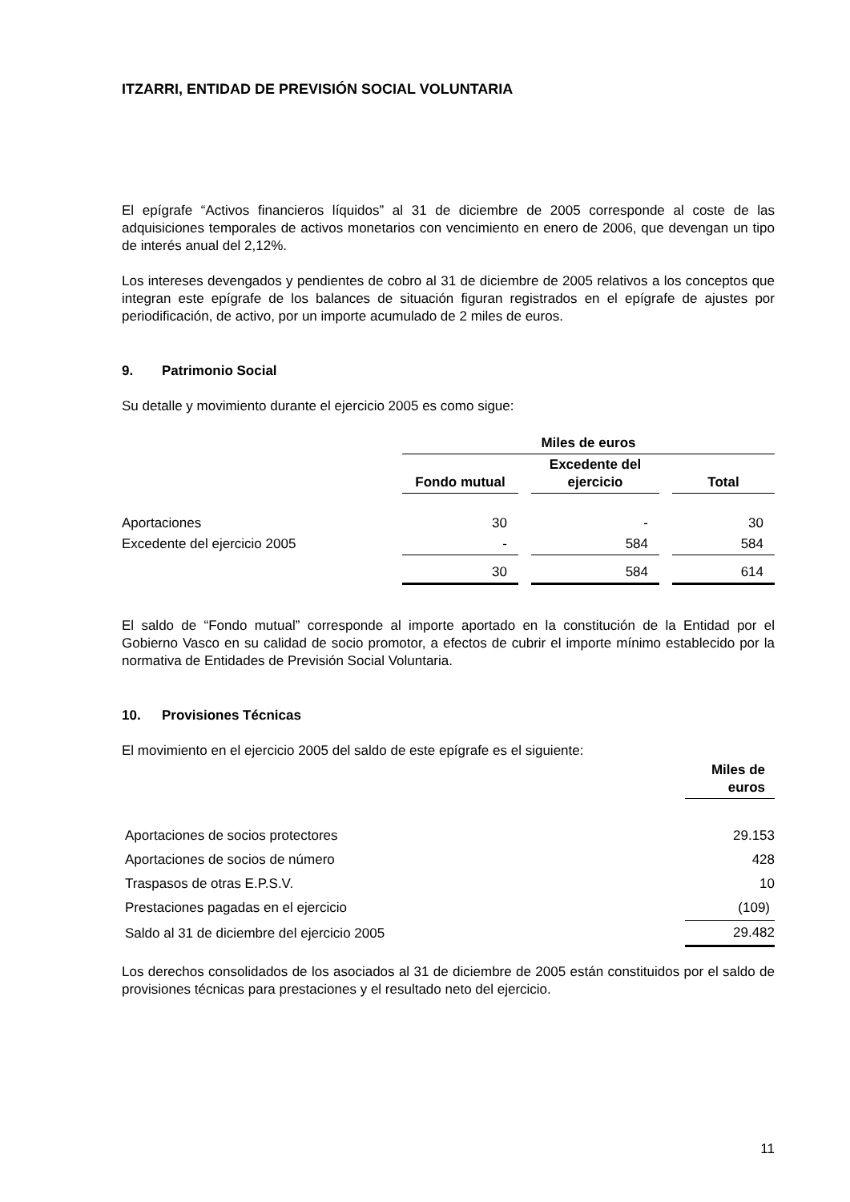ITZARRI, ENTIDAD DE PREVISIÓN SOCIAL VOLUNTARIA
El epígrafe “Activos financieros líquidos” al 31 de diciembre de 2005 corresponde al coste de las adquisiciones temporales de activos monetarios con vencimiento en enero de 2006, que devengan un tipo de interés anual del 2,12%.
Los intereses devengados y pendientes de cobro al 31 de diciembre de 2005 relativos a los conceptos que integran este epígrafe de los balances de situación figuran registrados en el epígrafe de ajustes por periodificación, de activo, por un importe acumulado de 2 miles de euros.
9. Patrimonio Social
Su detalle y movimiento durante el ejercicio 2005 es como sigue:
| | Miles de euros | | | | |
| --- | --- | --- | --- | --- | --- |
| | Fondo mutual | | Excedente del ejercicio | | Total |
| Aportaciones | 30 | | - | | 30 |
| Excedente del ejercicio 2005 | - | | 584 | | 584 |
| | 30 | | 584 | | 614 |
El saldo de “Fondo mutual” corresponde al importe aportado en la constitución de la Entidad por el Gobierno Vasco en su calidad de socio promotor, a efectos de cubrir el importe mínimo establecido por la normativa de Entidades de Previsión Social Voluntaria.
10. Provisiones Técnicas
El movimiento en el ejercicio 2005 del saldo de este epígrafe es el siguiente:
| | Miles de euros |
| Aportaciones de socios protectores | 29.153 |
| Aportaciones de socios de número | 428 |
| Traspasos de otras E.P.S.V. | 10 |
| Prestaciones pagadas en el ejercicio | (109) |
| Saldo al 31 de diciembre del ejercicio 2005 | 29.482 |
Los derechos consolidados de los asociados al 31 de diciembre de 2005 están constituidos por el saldo de provisiones técnicas para prestaciones y el resultado neto del ejercicio.
11